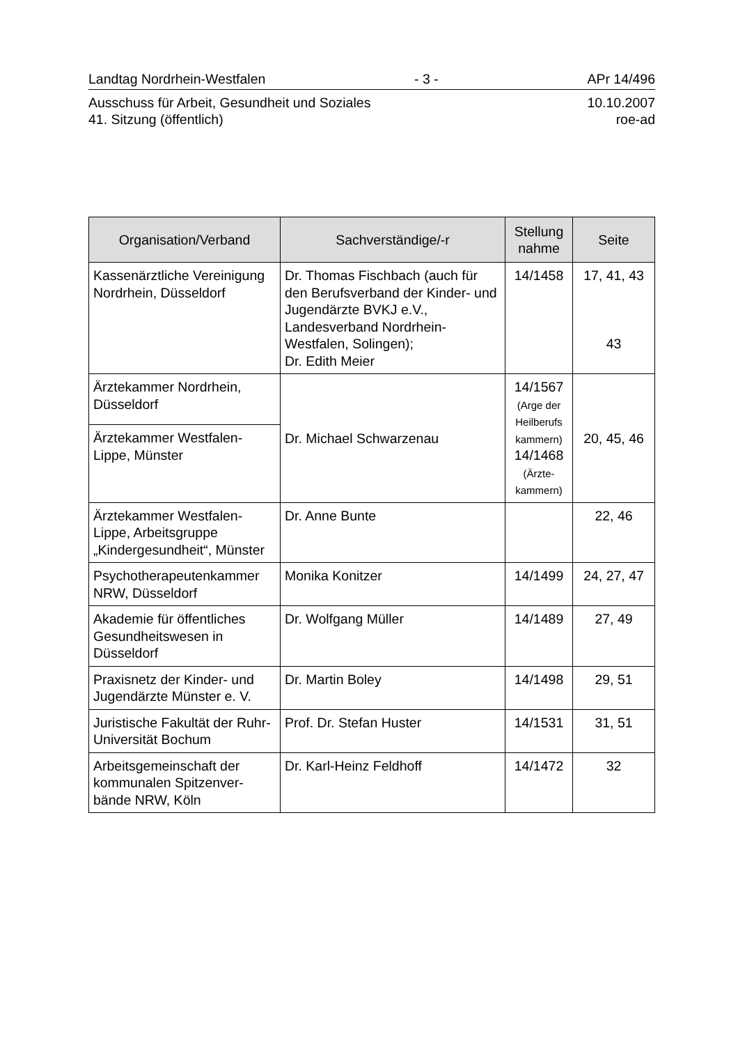Landtag Nordrhein-Westfalen - 3 - APr 14/496
Ausschuss für Arbeit, Gesundheit und Soziales
41. Sitzung (öffentlich) 10.10.2007
roe-ad
| Organisation/Verband | Sachverständige/-r | Stellung nahme | Seite |
| --- | --- | --- | --- |
| Kassenärztliche Vereinigung Nordrhein, Düsseldorf | Dr. Thomas Fischbach (auch für den Berufsverband der Kinder- und Jugendärzte BVKJ e.V., Landesverband Nordrhein-Westfalen, Solingen); Dr. Edith Meier | 14/1458 | 17, 41, 43 43 |
| Ärztekammer Nordrhein, Düsseldorf Ärztekammer Westfalen-Lippe, Münster | Dr. Michael Schwarzenau | 14/1567 (Arge der Heilberufs kammern) 14/1468 (Ärzte-kammern) | 20, 45, 46 |
| Ärztekammer Westfalen-Lippe, Arbeitsgruppe „Kindergesundheit“, Münster | Dr. Anne Bunte | | 22, 46 |
| Psychotherapeutenkammer NRW, Düsseldorf | Monika Konitzer | 14/1499 | 24, 27, 47 |
| Akademie für öffentliches Gesundheitswesen in Düsseldorf | Dr. Wolfgang Müller | 14/1489 | 27, 49 |
| Praxisnetz der Kinder- und Jugendärzte Münster e. V. | Dr. Martin Boley | 14/1498 | 29, 51 |
| Juristische Fakultät der Ruhr-Universität Bochum | Prof. Dr. Stefan Huster | 14/1531 | 31, 51 |
| Arbeitsgemeinschaft der kommunalen Spitzenver-bände NRW, Köln | Dr. Karl-Heinz Feldhoff | 14/1472 | 32 |